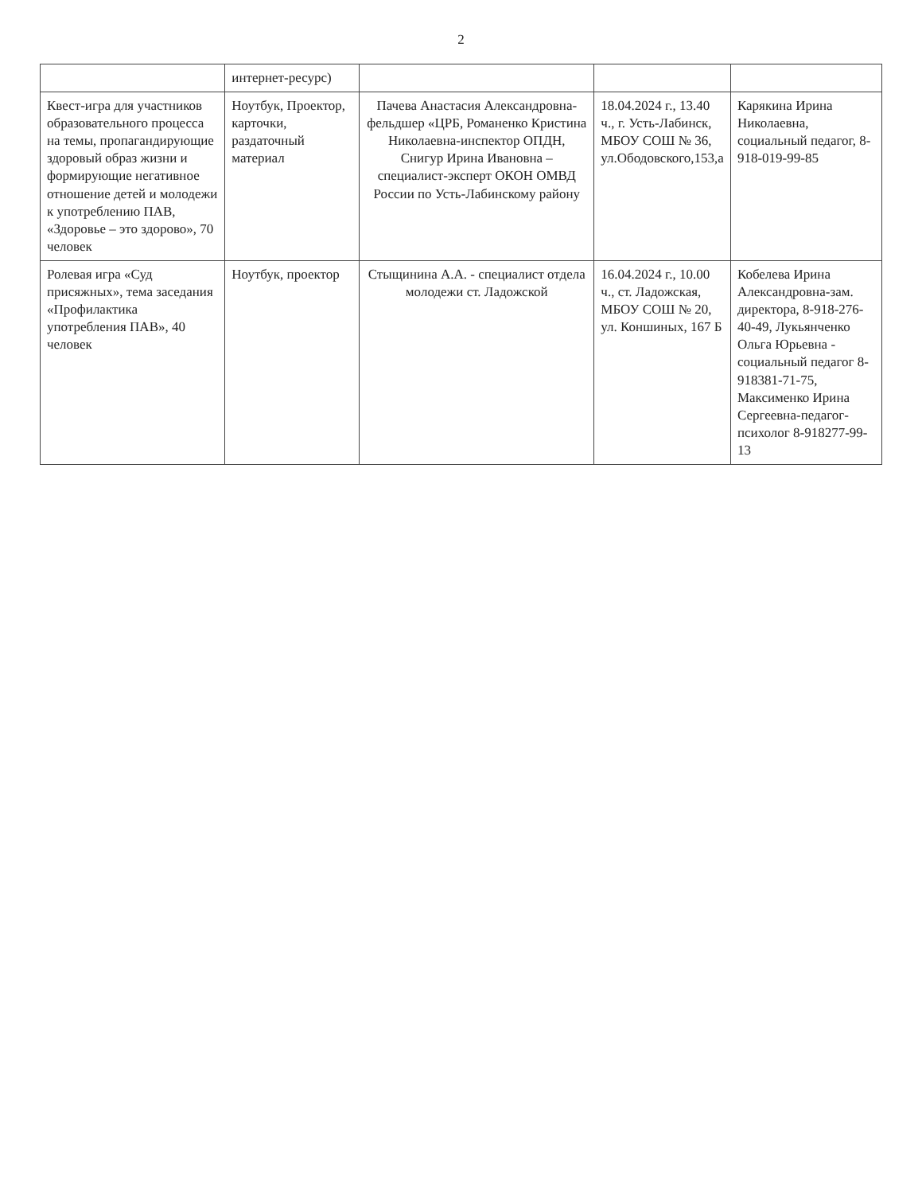2
| | интернет-ресурс) | | | |
| Квест-игра для участников образовательного процесса на темы, пропагандирующие здоровый образ жизни и формирующие негативное отношение детей и молодежи к употреблению ПАВ, «Здоровье – это здорово», 70 человек | Ноутбук, Проектор, карточки, раздаточный материал | Пачева Анастасия Александровна-фельдшер «ЦРБ, Романенко Кристина Николаевна-инспектор ОПДН, Снигур Ирина Ивановна – специалист-эксперт ОКОН ОМВД России по Усть-Лабинскому району | 18.04.2024 г., 13.40 ч., г. Усть-Лабинск, МБОУ СОШ № 36, ул.Ободовского,153,а | Карякина Ирина Николаевна, социальный педагог, 8-918-019-99-85 |
| Ролевая игра «Суд присяжных», тема заседания «Профилактика употребления ПАВ», 40 человек | Ноутбук, проектор | Стыщинина А.А. - специалист отдела молодежи ст. Ладожской | 16.04.2024 г., 10.00 ч., ст. Ладожская, МБОУ СОШ № 20, ул. Коншиных, 167 Б | Кобелева Ирина Александровна-зам. директора, 8-918-276-40-49, Лукьянченко Ольга Юрьевна - социальный педагог 8-918381-71-75, Максименко Ирина Сергеевна-педагог-психолог 8-918277-99-13 |